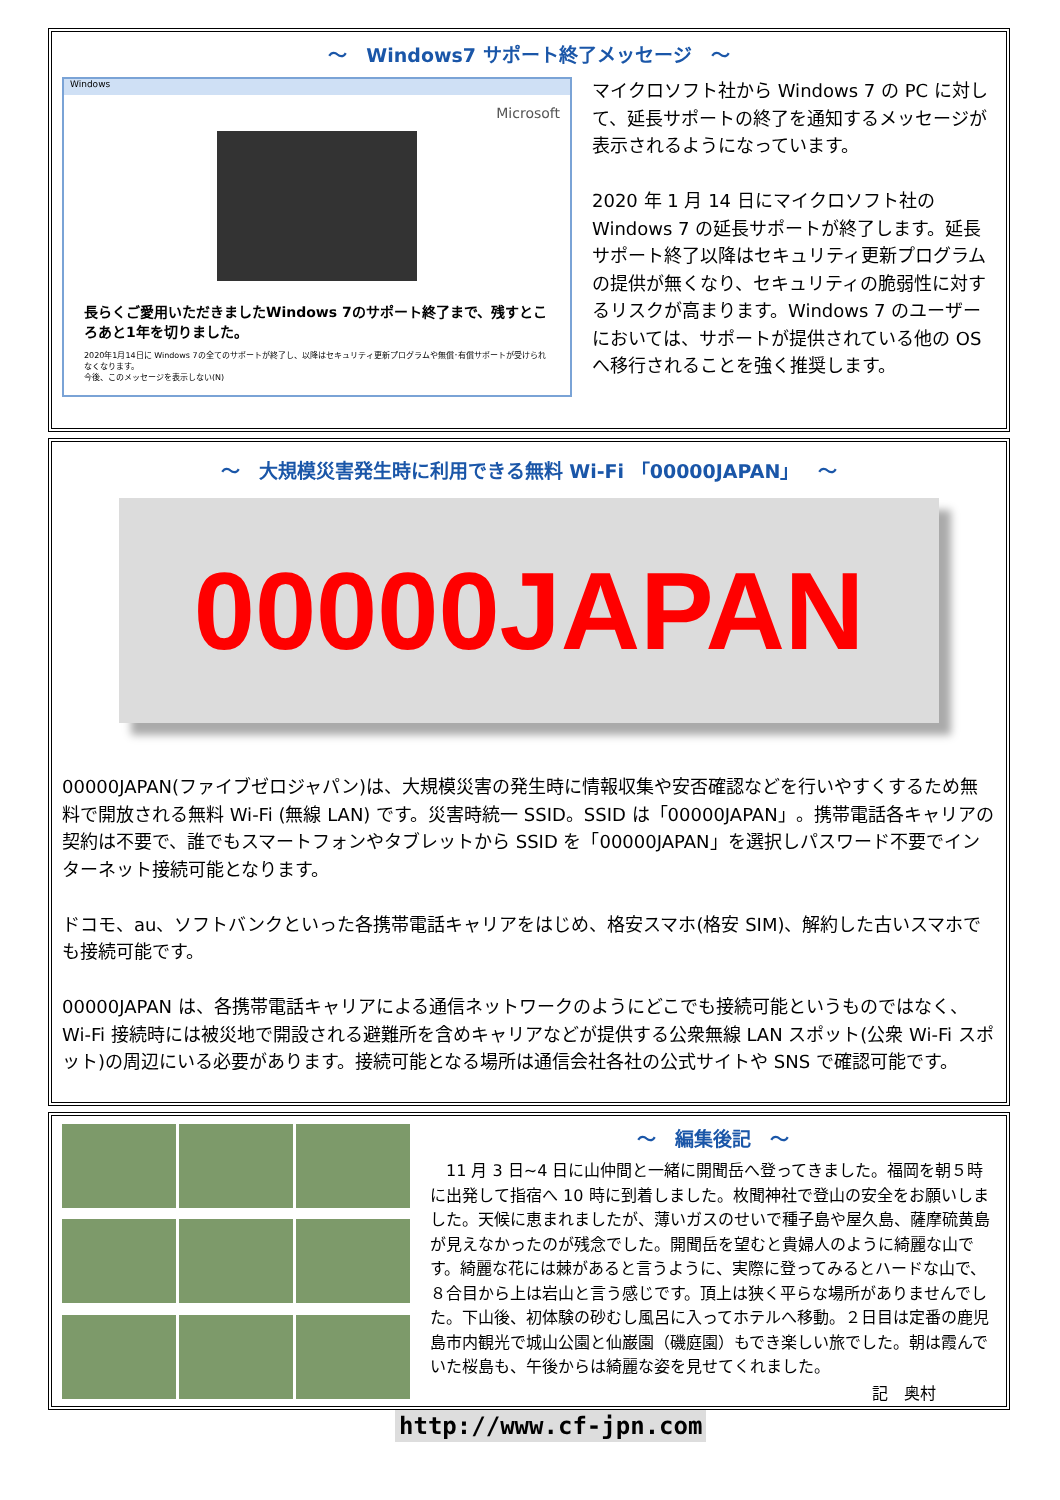～　Windows7 サポート終了メッセージ　～
Windows
Microsoft
長らくご愛用いただきましたWindows 7のサポート終了まで、残すところあと1年を切りました。
2020年1月14日に Windows 7の全てのサポートが終了し、以降はセキュリティ更新プログラムや無償･有償サポートが受けられなくなります。
今後、このメッセージを表示しない(N)
マイクロソフト社から Windows 7 の PC に対して、延長サポートの終了を通知するメッセージが表示されるようになっています。
2020 年 1 月 14 日にマイクロソフト社の Windows 7 の延長サポートが終了します。延長サポート終了以降はセキュリティ更新プログラムの提供が無くなり、セキュリティの脆弱性に対するリスクが高まります。Windows 7 のユーザーにおいては、サポートが提供されている他の OS へ移行されることを強く推奨します。
～　大規模災害発生時に利用できる無料 Wi-Fi 「00000JAPAN」　～
00000JAPAN
00000JAPAN(ファイブゼロジャパン)は、大規模災害の発生時に情報収集や安否確認などを行いやすくするため無料で開放される無料 Wi-Fi (無線 LAN) です。災害時統一 SSID。SSID は「00000JAPAN」。携帯電話各キャリアの契約は不要で、誰でもスマートフォンやタブレットから SSID を「00000JAPAN」を選択しパスワード不要でインターネット接続可能となります。
ドコモ、au、ソフトバンクといった各携帯電話キャリアをはじめ、格安スマホ(格安 SIM)、解約した古いスマホでも接続可能です。
00000JAPAN は、各携帯電話キャリアによる通信ネットワークのようにどこでも接続可能というものではなく、Wi-Fi 接続時には被災地で開設される避難所を含めキャリアなどが提供する公衆無線 LAN スポット(公衆 Wi-Fi スポット)の周辺にいる必要があります。接続可能となる場所は通信会社各社の公式サイトや SNS で確認可能です。
～　編集後記　～
　11 月 3 日~4 日に山仲間と一緒に開聞岳へ登ってきました。福岡を朝５時に出発して指宿へ 10 時に到着しました。枚聞神社で登山の安全をお願いしました。天候に恵まれましたが、薄いガスのせいで種子島や屋久島、薩摩硫黄島が見えなかったのが残念でした。開聞岳を望むと貴婦人のように綺麗な山です。綺麗な花には棘があると言うように、実際に登ってみるとハードな山で、８合目から上は岩山と言う感じです。頂上は狭く平らな場所がありませんでした。下山後、初体験の砂むし風呂に入ってホテルへ移動。２日目は定番の鹿児島市内観光で城山公園と仙巌園（磯庭園）もでき楽しい旅でした。朝は霞んでいた桜島も、午後からは綺麗な姿を見せてくれました。
記　奥村
http://www.cf-jpn.com